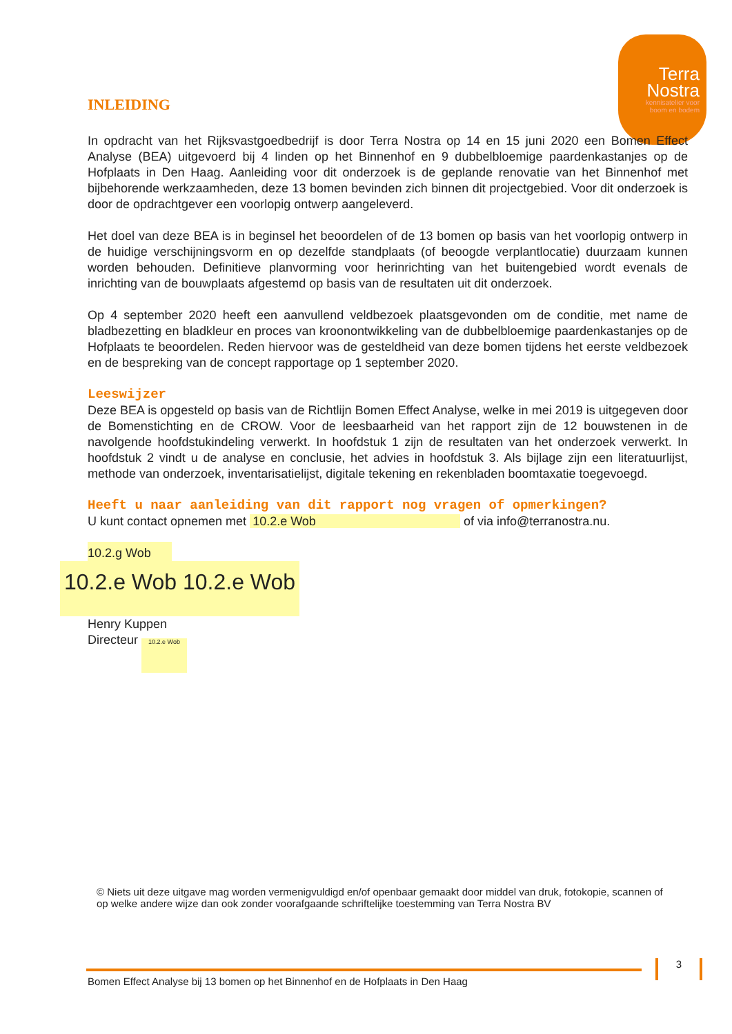Terra
Nostra
kennisatelier voor
boom en bodem
INLEIDING
In opdracht van het Rijksvastgoedbedrijf is door Terra Nostra op 14 en 15 juni 2020 een Bomen Effect Analyse (BEA) uitgevoerd bij 4 linden op het Binnenhof en 9 dubbelbloemige paardenkastanjes op de Hofplaats in Den Haag. Aanleiding voor dit onderzoek is de geplande renovatie van het Binnenhof met bijbehorende werkzaamheden, deze 13 bomen bevinden zich binnen dit projectgebied. Voor dit onderzoek is door de opdrachtgever een voorlopig ontwerp aangeleverd.
Het doel van deze BEA is in beginsel het beoordelen of de 13 bomen op basis van het voorlopig ontwerp in de huidige verschijningsvorm en op dezelfde standplaats (of beoogde verplantlocatie) duurzaam kunnen worden behouden. Definitieve planvorming voor herinrichting van het buitengebied wordt evenals de inrichting van de bouwplaats afgestemd op basis van de resultaten uit dit onderzoek.
Op 4 september 2020 heeft een aanvullend veldbezoek plaatsgevonden om de conditie, met name de bladbezetting en bladkleur en proces van kroonontwikkeling van de dubbelbloemige paardenkastanjes op de Hofplaats te beoordelen. Reden hiervoor was de gesteldheid van deze bomen tijdens het eerste veldbezoek en de bespreking van de concept rapportage op 1 september 2020.
Leeswijzer
Deze BEA is opgesteld op basis van de Richtlijn Bomen Effect Analyse, welke in mei 2019 is uitgegeven door de Bomenstichting en de CROW. Voor de leesbaarheid van het rapport zijn de 12 bouwstenen in de navolgende hoofdstukindeling verwerkt. In hoofdstuk 1 zijn de resultaten van het onderzoek verwerkt. In hoofdstuk 2 vindt u de analyse en conclusie, het advies in hoofdstuk 3. Als bijlage zijn een literatuurlijst, methode van onderzoek, inventarisatielijst, digitale tekening en rekenbladen boomtaxatie toegevoegd.
Heeft u naar aanleiding van dit rapport nog vragen of opmerkingen?
U kunt contact opnemen met 10.2.e Wob of via info@terranostra.nu.
10.2.g Wob
10.2.e Wob 10.2.e Wob
Henry Kuppen
Directeur 10.2.e Wob
© Niets uit deze uitgave mag worden vermenigvuldigd en/of openbaar gemaakt door middel van druk, fotokopie, scannen of op welke andere wijze dan ook zonder voorafgaande schriftelijke toestemming van Terra Nostra BV
3
Bomen Effect Analyse bij 13 bomen op het Binnenhof en de Hofplaats in Den Haag